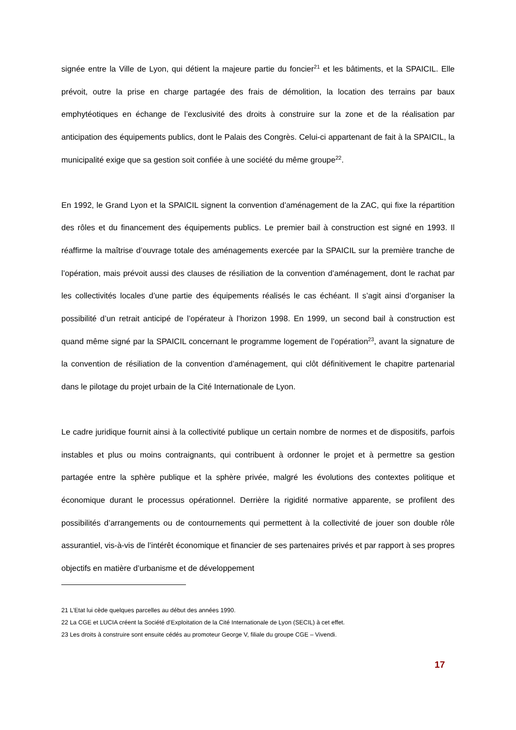signée entre la Ville de Lyon, qui détient la majeure partie du foncier<sup>21</sup> et les bâtiments, et la SPAICIL. Elle prévoit, outre la prise en charge partagée des frais de démolition, la location des terrains par baux emphytéotiques en échange de l’exclusivité des droits à construire sur la zone et de la réalisation par anticipation des équipements publics, dont le Palais des Congrès. Celui-ci appartenant de fait à la SPAICIL, la municipalité exige que sa gestion soit confiée à une société du même groupe<sup>22</sup>.
En 1992, le Grand Lyon et la SPAICIL signent la convention d’aménagement de la ZAC, qui fixe la répartition des rôles et du financement des équipements publics. Le premier bail à construction est signé en 1993. Il réaffirme la maîtrise d’ouvrage totale des aménagements exercée par la SPAICIL sur la première tranche de l’opération, mais prévoit aussi des clauses de résiliation de la convention d’aménagement, dont le rachat par les collectivités locales d’une partie des équipements réalisés le cas échéant. Il s’agit ainsi d’organiser la possibilité d’un retrait anticipé de l’opérateur à l’horizon 1998. En 1999, un second bail à construction est quand même signé par la SPAICIL concernant le programme logement de l’opération<sup>23</sup>, avant la signature de la convention de résiliation de la convention d’aménagement, qui clôt définitivement le chapitre partenarial dans le pilotage du projet urbain de la Cité Internationale de Lyon.
Le cadre juridique fournit ainsi à la collectivité publique un certain nombre de normes et de dispositifs, parfois instables et plus ou moins contraignants, qui contribuent à ordonner le projet et à permettre sa gestion partagée entre la sphère publique et la sphère privée, malgré les évolutions des contextes politique et économique durant le processus opérationnel. Derrière la rigidité normative apparente, se profilent des possibilités d’arrangements ou de contournements qui permettent à la collectivité de jouer son double rôle assurantiel, vis-à-vis de l’intérêt économique et financier de ses partenaires privés et par rapport à ses propres objectifs en matière d’urbanisme et de développement
21 L’Etat lui cède quelques parcelles au début des années 1990.
22 La CGE et LUCIA créent la Société d’Exploitation de la Cité Internationale de Lyon (SECIL) à cet effet.
23 Les droits à construire sont ensuite cédés au promoteur George V, filiale du groupe CGE – Vivendi.
17